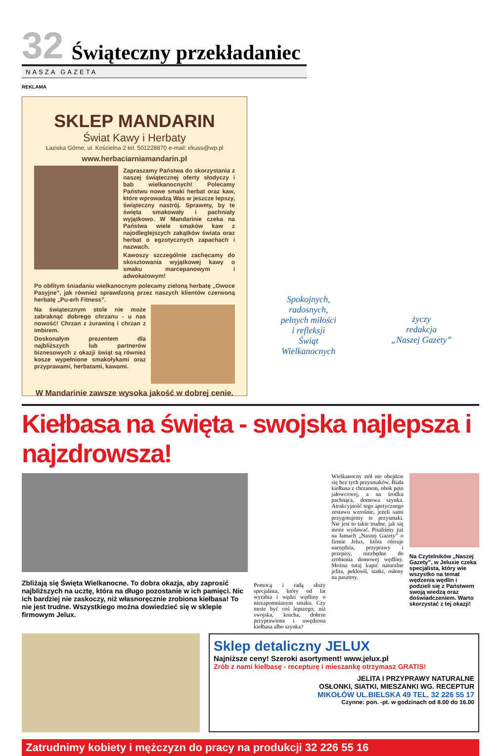32
Świąteczny przekładaniec
NASZA GAZETA
REKLAMA
SKLEP MANDARIN
Świat Kawy i Herbaty
Łaziska Górne, ul. Kościelna 2 tel. 501228870 e-mail: irkuss@wp.pl
www.herbaciarniamandarin.pl
Zapraszamy Państwa do skorzystania z naszej świątecznej oferty słodyczy i bab wielkanocnych! Polecamy Państwu nowe smaki herbat oraz kaw, które wprowadzą Was w jeszcze lepszy, świąteczny nastrój. Sprawmy, by te święta smakowały i pachniały wyjątkowo. W Mandarinie czeka na Państwa wiele smaków kaw z najodleglejszych zakątków świata oraz herbat o egzotycznych zapachach i nazwach.
Kawoszy szczególnie zachęcamy do skosztowania wyjątkowej kawy o smaku marcepanowym i adwokatowym!
Po obfitym śniadaniu wielkanocnym polecamy zieloną herbatę „Owoce Pasyjne”, jak również sprawdzoną przez naszych klientów czerwoną herbatę „Pu-erh Fitness”.
Na świątecznym stole nie może zabraknąć dobrego chrzanu - u nas nowość! Chrzan z żurawiną i chrzan z imbirem.
Doskonałym prezentem dla najbliższych lub partnerów biznesowych z okazji świąt są również kosze wypełnione smakołykami oraz przyprawami, herbatami, kawami.
W Mandarinie zawsze wysoka jakość w dobrej cenie.
Spokojnych,
radosnych,
pełnych miłości
i refleksji
Świąt
Wielkanocnych
życzy
redakcja
„Naszej Gazety”
Kiełbasa na święta - swojska najlepsza i najzdrowsza!
Zbliżają się Święta Wielkanocne. To dobra okazja, aby zaprosić najbliższych na ucztę, która na długo pozostanie w ich pamięci. Nic ich bardziej nie zaskoczy, niż własnoręcznie zrobiona kiełbasa! To nie jest trudne. Wszystkiego można dowiedzieć się w sklepie firmowym Jelux.
Pomocą i radą służy specjalista, który od lat wyrabia i wędzi wędliny o niezapomnianym smaku. Czy może być coś lepszego, niż swojska, krucha, dobrze przyprawiona i uwędzona kiełbasa albo szynka?
Wielkanocny stół nie obejdzie się bez tych przysmaków. Biała kiełbasa z chrzanem, obok pęto jałowcowej, a na środku pachnąca, domowa szynka. Atrakcyjność tego apetycznego zestawu wzrośnie, jeżeli sami przygotujemy te przysmaki. Nie jest to takie trudne, jak się może wydawać. Pisaliśmy już na łamach „Naszej Gazety” o firmie Jelux, która oferuje narzędzia, przyprawy i przepisy, niezbędne do zrobienia domowej wędliny. Można tutaj kupić naturalne jelita, peklosól, siatki, osłony na pasztety.
Na Czytelników „Naszej Gazety”, w Jeluxie czeka specjalista, który wie wszystko na temat wędzenia wędlin i podzieli się z Państwem swoją wiedzą oraz doświadczeniem. Warto skorzystać z tej okazji!
Sklep detaliczny JELUX
Najniższe ceny! Szeroki asortyment! www.jelux.pl
Zrób z nami kiełbasę - recepturę i mieszankę otrzymasz GRATIS!
JELITA I PRZYPRAWY NATURALNE
OSŁONKI, SIATKI, MIESZANKI WG. RECEPTUR
MIKOŁÓW UL.BIELSKA 49 TEL. 32 226 55 17
Czynne: pon. -pt. w godzinach od 8.00 do 16.00
Zatrudnimy kobiety i mężczyzn do pracy na produkcji 32 226 55 16